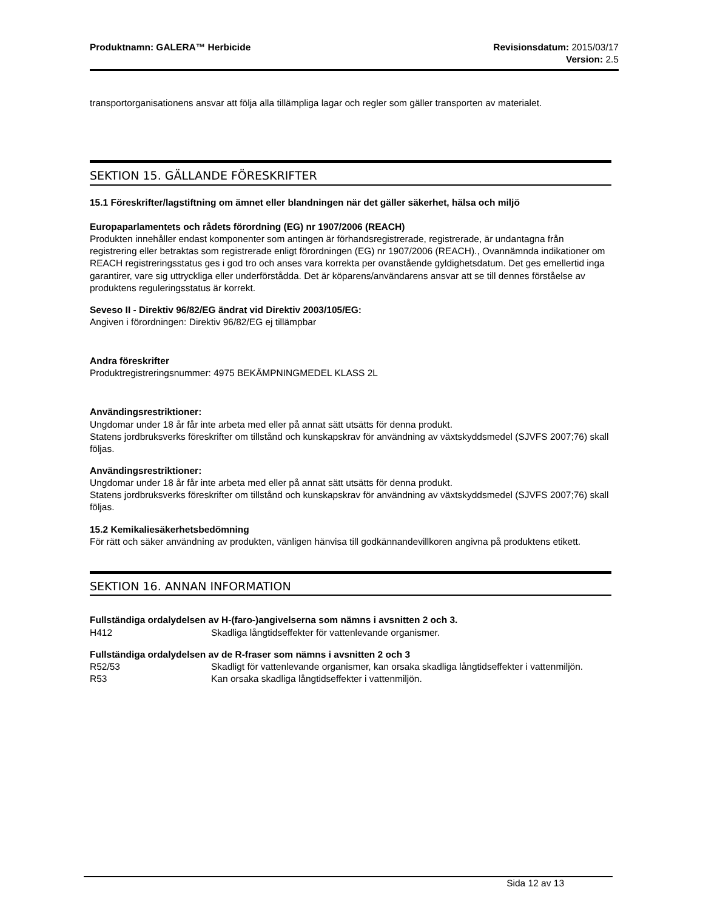Produktnamn: GALERA™ Herbicide Revisionsdatum: 2015/03/17
Version: 2.5
transportorganisationens ansvar att följa alla tillämpliga lagar och regler som gäller transporten av materialet.
SEKTION 15. GÄLLANDE FÖRESKRIFTER
15.1 Föreskrifter/lagstiftning om ämnet eller blandningen när det gäller säkerhet, hälsa och miljö
Europaparlamentets och rådets förordning (EG) nr 1907/2006 (REACH)
Produkten innehåller endast komponenter som antingen är förhandsregistrerade, registrerade, är undantagna från registrering eller betraktas som registrerade enligt förordningen (EG) nr 1907/2006 (REACH)., Ovannämnda indikationer om REACH registreringsstatus ges i god tro och anses vara korrekta per ovanstående gyldighetsdatum. Det ges emellertid inga garantirer, vare sig uttryckliga eller underförstådda. Det är köparens/användarens ansvar att se till dennes förståelse av produktens reguleringsstatus är korrekt.
Seveso II - Direktiv 96/82/EG ändrat vid Direktiv 2003/105/EG:
Angiven i förordningen: Direktiv 96/82/EG ej tillämpbar
Andra föreskrifter
Produktregistreringsnummer: 4975 BEKÄMPNINGMEDEL KLASS 2L
Användingsrestriktioner:
Ungdomar under 18 år får inte arbeta med eller på annat sätt utsätts för denna produkt.
Statens jordbruksverks föreskrifter om tillstånd och kunskapskrav för användning av växtskyddsmedel (SJVFS 2007;76) skall följas.
Användingsrestriktioner:
Ungdomar under 18 år får inte arbeta med eller på annat sätt utsätts för denna produkt.
Statens jordbruksverks föreskrifter om tillstånd och kunskapskrav för användning av växtskyddsmedel (SJVFS 2007;76) skall följas.
15.2 Kemikaliesäkerhetsbedömning
För rätt och säker användning av produkten, vänligen hänvisa till godkännandevillkoren angivna på produktens etikett.
SEKTION 16. ANNAN INFORMATION
Fullständiga ordalydelsen av H-(faro-)angivelserna som nämns i avsnitten 2 och 3.
H412 Skadliga långtidseffekter för vattenlevande organismer.
Fullständiga ordalydelsen av de R-fraser som nämns i avsnitten 2 och 3
R52/53 Skadligt för vattenlevande organismer, kan orsaka skadliga långtidseffekter i vattenmiljön.
R53 Kan orsaka skadliga långtidseffekter i vattenmiljön.
Sida 12 av 13